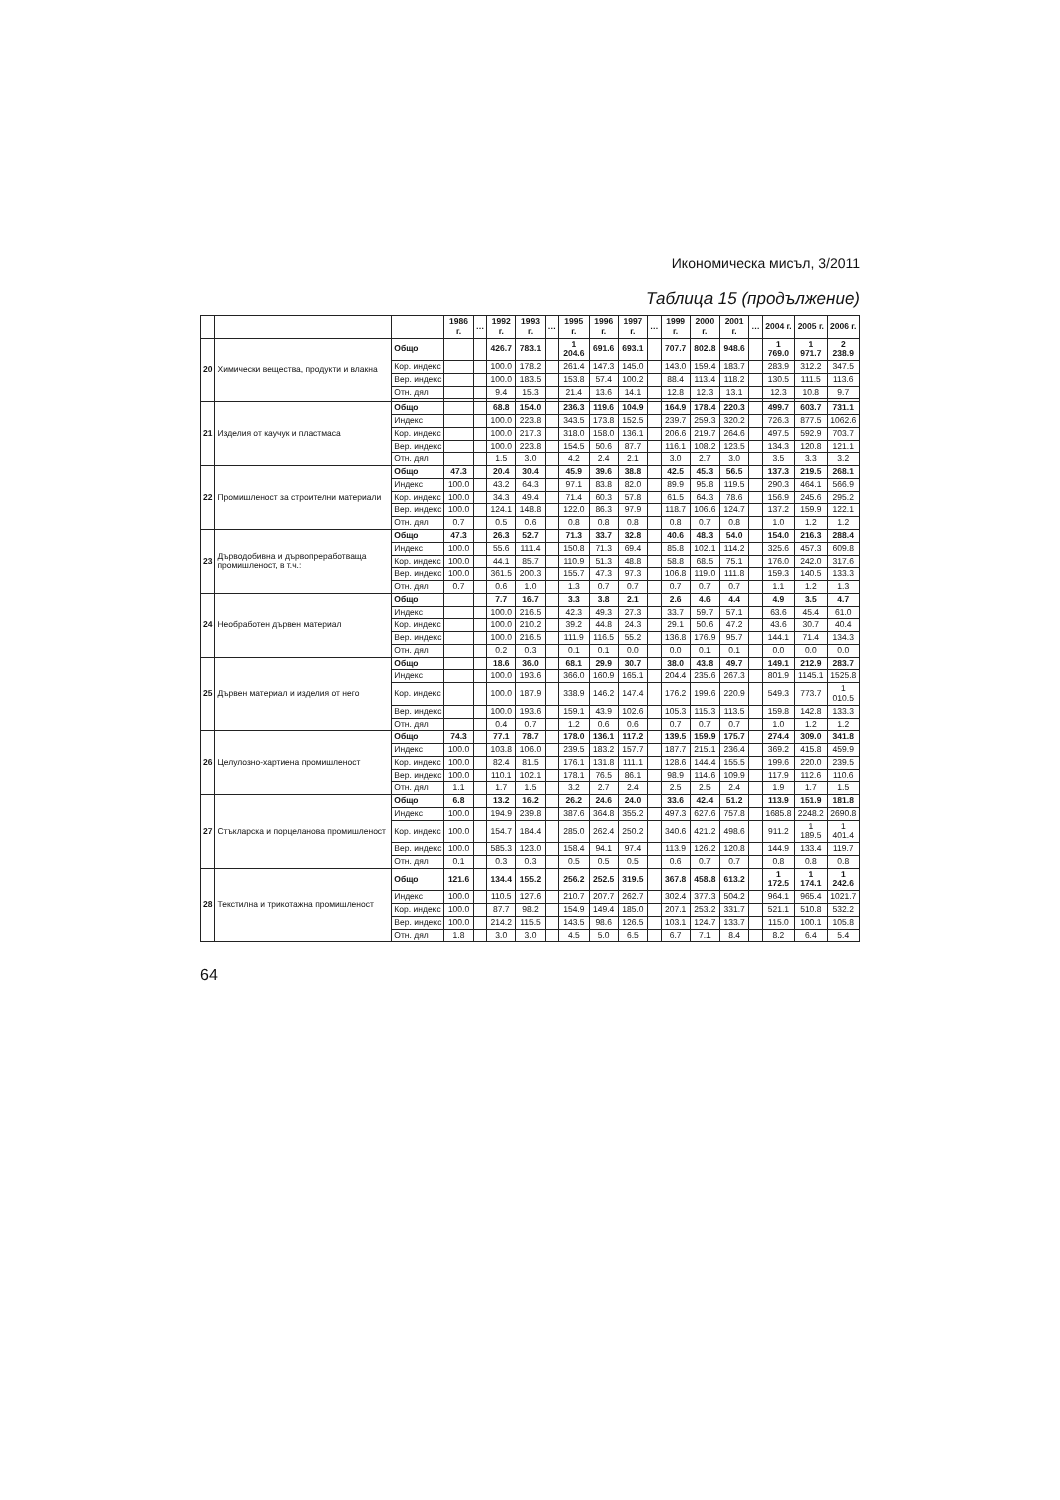Икономическа мисъл, 3/2011
Таблица 15 (продължение)
| | | | 1986 г. | … | 1992 г. | 1993 г. | … | 1995 г. | 1996 г. | 1997 г. | … | 1999 г. | 2000 г. | 2001 г. | … | 2004 г. | 2005 г. | 2006 г. |
| --- | --- | --- | --- | --- | --- | --- | --- | --- | --- | --- | --- | --- | --- | --- | --- | --- | --- | --- |
| 20 | Химически вещества, продукти и влакна | Общо | | | 426.7 | 783.1 | | 1 204.6 | 691.6 | 693.1 | | 707.7 | 802.8 | 948.6 | | 1 769.0 | 1 971.7 | 2 238.9 |
| | | Кор. индекс | | | 100.0 | 178.2 | | 261.4 | 147.3 | 145.0 | | 143.0 | 159.4 | 183.7 | | 283.9 | 312.2 | 347.5 |
| | | Вер. индекс | | | 100.0 | 183.5 | | 153.8 | 57.4 | 100.2 | | 88.4 | 113.4 | 118.2 | | 130.5 | 111.5 | 113.6 |
| | | Отн. дял | | | 9.4 | 15.3 | | 21.4 | 13.6 | 14.1 | | 12.8 | 12.3 | 13.1 | | 12.3 | 10.8 | 9.7 |
| 21 | Изделия от каучук и пластмаса | Общо | | | 68.8 | 154.0 | | 236.3 | 119.6 | 104.9 | | 164.9 | 178.4 | 220.3 | | 499.7 | 603.7 | 731.1 |
| | | Индекс | | | 100.0 | 223.8 | | 343.5 | 173.8 | 152.5 | | 239.7 | 259.3 | 320.2 | | 726.3 | 877.5 | 1062.6 |
| | | Кор. индекс | | | 100.0 | 217.3 | | 318.0 | 158.0 | 136.1 | | 206.6 | 219.7 | 264.6 | | 497.5 | 592.9 | 703.7 |
| | | Вер. индекс | | | 100.0 | 223.8 | | 154.5 | 50.6 | 87.7 | | 116.1 | 108.2 | 123.5 | | 134.3 | 120.8 | 121.1 |
| | | Отн. дял | | | 1.5 | 3.0 | | 4.2 | 2.4 | 2.1 | | 3.0 | 2.7 | 3.0 | | 3.5 | 3.3 | 3.2 |
| 22 | Промишленост за строителни материали | Общо | 47.3 | | 20.4 | 30.4 | | 45.9 | 39.6 | 38.8 | | 42.5 | 45.3 | 56.5 | | 137.3 | 219.5 | 268.1 |
| | | Индекс | 100.0 | | 43.2 | 64.3 | | 97.1 | 83.8 | 82.0 | | 89.9 | 95.8 | 119.5 | | 290.3 | 464.1 | 566.9 |
| | | Кор. индекс | 100.0 | | 34.3 | 49.4 | | 71.4 | 60.3 | 57.8 | | 61.5 | 64.3 | 78.6 | | 156.9 | 245.6 | 295.2 |
| | | Вер. индекс | 100.0 | | 124.1 | 148.8 | | 122.0 | 86.3 | 97.9 | | 118.7 | 106.6 | 124.7 | | 137.2 | 159.9 | 122.1 |
| | | Отн. дял | 0.7 | | 0.5 | 0.6 | | 0.8 | 0.8 | 0.8 | | 0.8 | 0.7 | 0.8 | | 1.0 | 1.2 | 1.2 |
| 23 | Дърводобивна и дървопреработваща промишленост, в т.ч.: | Общо | 47.3 | | 26.3 | 52.7 | | 71.3 | 33.7 | 32.8 | | 40.6 | 48.3 | 54.0 | | 154.0 | 216.3 | 288.4 |
| | | Индекс | 100.0 | | 55.6 | 111.4 | | 150.8 | 71.3 | 69.4 | | 85.8 | 102.1 | 114.2 | | 325.6 | 457.3 | 609.8 |
| | | Кор. индекс | 100.0 | | 44.1 | 85.7 | | 110.9 | 51.3 | 48.8 | | 58.8 | 68.5 | 75.1 | | 176.0 | 242.0 | 317.6 |
| | | Вер. индекс | 100.0 | | 361.5 | 200.3 | | 155.7 | 47.3 | 97.3 | | 106.8 | 119.0 | 111.8 | | 159.3 | 140.5 | 133.3 |
| | | Отн. дял | 0.7 | | 0.6 | 1.0 | | 1.3 | 0.7 | 0.7 | | 0.7 | 0.7 | 0.7 | | 1.1 | 1.2 | 1.3 |
| 24 | Необработен дървен материал | Общо | | | 7.7 | 16.7 | | 3.3 | 3.8 | 2.1 | | 2.6 | 4.6 | 4.4 | | 4.9 | 3.5 | 4.7 |
| | | Индекс | | | 100.0 | 216.5 | | 42.3 | 49.3 | 27.3 | | 33.7 | 59.7 | 57.1 | | 63.6 | 45.4 | 61.0 |
| | | Кор. индекс | | | 100.0 | 210.2 | | 39.2 | 44.8 | 24.3 | | 29.1 | 50.6 | 47.2 | | 43.6 | 30.7 | 40.4 |
| | | Вер. индекс | | | 100.0 | 216.5 | | 111.9 | 116.5 | 55.2 | | 136.8 | 176.9 | 95.7 | | 144.1 | 71.4 | 134.3 |
| | | Отн. дял | | | 0.2 | 0.3 | | 0.1 | 0.1 | 0.0 | | 0.0 | 0.1 | 0.1 | | 0.0 | 0.0 | 0.0 |
| 25 | Дървен материал и изделия от него | Общо | | | 18.6 | 36.0 | | 68.1 | 29.9 | 30.7 | | 38.0 | 43.8 | 49.7 | | 149.1 | 212.9 | 283.7 |
| | | Индекс | | | 100.0 | 193.6 | | 366.0 | 160.9 | 165.1 | | 204.4 | 235.6 | 267.3 | | 801.9 | 1145.1 | 1525.8 |
| | | Кор. индекс | | | 100.0 | 187.9 | | 338.9 | 146.2 | 147.4 | | 176.2 | 199.6 | 220.9 | | 549.3 | 773.7 | 1 010.5 |
| | | Вер. индекс | | | 100.0 | 193.6 | | 159.1 | 43.9 | 102.6 | | 105.3 | 115.3 | 113.5 | | 159.8 | 142.8 | 133.3 |
| | | Отн. дял | | | 0.4 | 0.7 | | 1.2 | 0.6 | 0.6 | | 0.7 | 0.7 | 0.7 | | 1.0 | 1.2 | 1.2 |
| 26 | Целулозно-хартиена промишленост | Общо | 74.3 | | 77.1 | 78.7 | | 178.0 | 136.1 | 117.2 | | 139.5 | 159.9 | 175.7 | | 274.4 | 309.0 | 341.8 |
| | | Индекс | 100.0 | | 103.8 | 106.0 | | 239.5 | 183.2 | 157.7 | | 187.7 | 215.1 | 236.4 | | 369.2 | 415.8 | 459.9 |
| | | Кор. индекс | 100.0 | | 82.4 | 81.5 | | 176.1 | 131.8 | 111.1 | | 128.6 | 144.4 | 155.5 | | 199.6 | 220.0 | 239.5 |
| | | Вер. индекс | 100.0 | | 110.1 | 102.1 | | 178.1 | 76.5 | 86.1 | | 98.9 | 114.6 | 109.9 | | 117.9 | 112.6 | 110.6 |
| | | Отн. дял | 1.1 | | 1.7 | 1.5 | | 3.2 | 2.7 | 2.4 | | 2.5 | 2.5 | 2.4 | | 1.9 | 1.7 | 1.5 |
| 27 | Стъкларска и порцеланова промишленост | Общо | 6.8 | | 13.2 | 16.2 | | 26.2 | 24.6 | 24.0 | | 33.6 | 42.4 | 51.2 | | 113.9 | 151.9 | 181.8 |
| | | Индекс | 100.0 | | 194.9 | 239.8 | | 387.6 | 364.8 | 355.2 | | 497.3 | 627.6 | 757.8 | | 1685.8 | 2248.2 | 2690.8 |
| | | Кор. индекс | 100.0 | | 154.7 | 184.4 | | 285.0 | 262.4 | 250.2 | | 340.6 | 421.2 | 498.6 | | 911.2 | 1 189.5 | 1 401.4 |
| | | Вер. индекс | 100.0 | | 585.3 | 123.0 | | 158.4 | 94.1 | 97.4 | | 113.9 | 126.2 | 120.8 | | 144.9 | 133.4 | 119.7 |
| | | Отн. дял | 0.1 | | 0.3 | 0.3 | | 0.5 | 0.5 | 0.5 | | 0.6 | 0.7 | 0.7 | | 0.8 | 0.8 | 0.8 |
| 28 | Текстилна и трикотажна промишленост | Общо | 121.6 | | 134.4 | 155.2 | | 256.2 | 252.5 | 319.5 | | 367.8 | 458.8 | 613.2 | | 1 172.5 | 1 174.1 | 1 242.6 |
| | | Индекс | 100.0 | | 110.5 | 127.6 | | 210.7 | 207.7 | 262.7 | | 302.4 | 377.3 | 504.2 | | 964.1 | 965.4 | 1021.7 |
| | | Кор. индекс | 100.0 | | 87.7 | 98.2 | | 154.9 | 149.4 | 185.0 | | 207.1 | 253.2 | 331.7 | | 521.1 | 510.8 | 532.2 |
| | | Вер. индекс | 100.0 | | 214.2 | 115.5 | | 143.5 | 98.6 | 126.5 | | 103.1 | 124.7 | 133.7 | | 115.0 | 100.1 | 105.8 |
| | | Отн. дял | 1.8 | | 3.0 | 3.0 | | 4.5 | 5.0 | 6.5 | | 6.7 | 7.1 | 8.4 | | 8.2 | 6.4 | 5.4 |
64